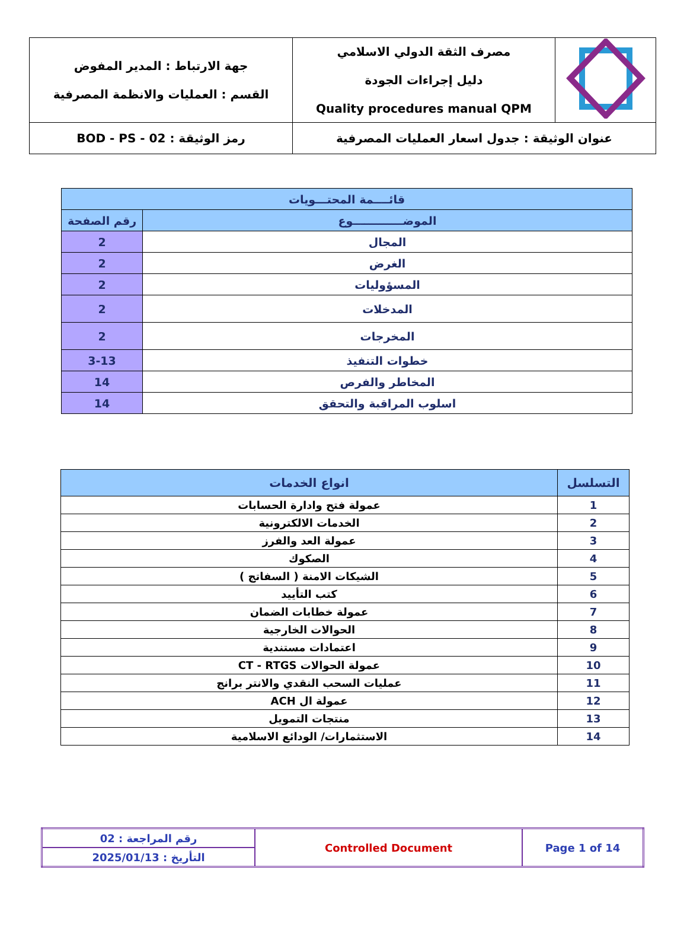| | مصرف الثقة الدولي الاسلامي دليل إجراءات الجودة Quality procedures manual QPM | جهة الارتباط : المدير المفوض القسم : العمليات والانظمة المصرفية |
| عنوان الوثيقة : جدول اسعار العمليات المصرفية | | رمز الوثيقة : BOD - PS - 02 |
| قائــــمة المحتـــويات | |
| --- | --- |
| الموضـــــــــــــوع | رقم الصفحة |
| المجال | 2 |
| الغرض | 2 |
| المسؤوليات | 2 |
| المدخلات | 2 |
| المخرجات | 2 |
| خطوات التنفيذ | 3-13 |
| المخاطر والفرص | 14 |
| اسلوب المراقبة والتحقق | 14 |
| التسلسل | انواع الخدمات |
| --- | --- |
| 1 | عمولة فتح وادارة الحسابات |
| 2 | الخدمات الالكترونية |
| 3 | عمولة العد والفرز |
| 4 | الصكوك |
| 5 | الشيكات الامنة ( السفاتج ) |
| 6 | كتب التأييد |
| 7 | عمولة خطابات الضمان |
| 8 | الحوالات الخارجية |
| 9 | اعتمادات مستندية |
| 10 | عمولة الحوالات CT - RTGS |
| 11 | عمليات السحب النقدي والانتر برانج |
| 12 | عمولة ال ACH |
| 13 | منتجات التمويل |
| 14 | الاستثمارات/ الودائع الاسلامية |
| رقم المراجعة : 02 | Controlled Document | Page 1 of 14 |
| التأريخ : 2025/01/13 | | |